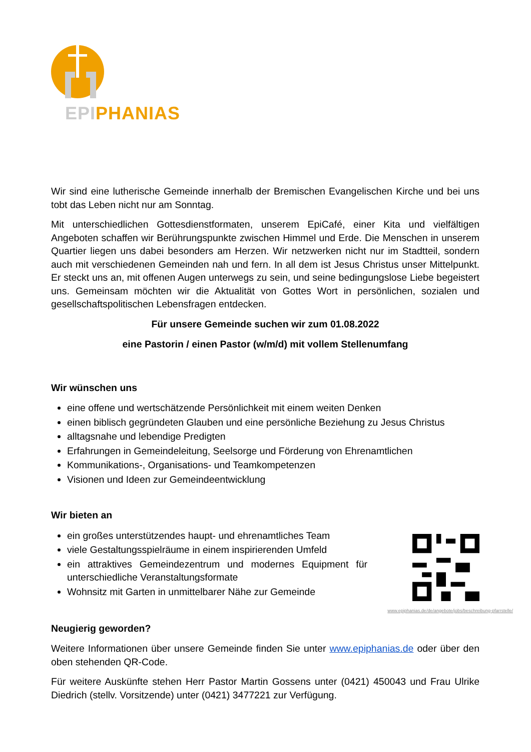EPI PHANIAS
Wir sind eine lutherische Gemeinde innerhalb der Bremischen Evangelischen Kirche und bei uns tobt das Leben nicht nur am Sonntag.
Mit unterschiedlichen Gottesdienstformaten, unserem EpiCafé, einer Kita und vielfältigen Angeboten schaffen wir Berührungspunkte zwischen Himmel und Erde. Die Menschen in unserem Quartier liegen uns dabei besonders am Herzen. Wir netzwerken nicht nur im Stadtteil, sondern auch mit verschiedenen Gemeinden nah und fern. In all dem ist Jesus Christus unser Mittelpunkt. Er steckt uns an, mit offenen Augen unterwegs zu sein, und seine bedingungslose Liebe begeistert uns. Gemeinsam möchten wir die Aktualität von Gottes Wort in persönlichen, sozialen und gesellschaftspolitischen Lebensfragen entdecken.
Für unsere Gemeinde suchen wir zum 01.08.2022
eine Pastorin / einen Pastor (w/m/d) mit vollem Stellenumfang
Wir wünschen uns
eine offene und wertschätzende Persönlichkeit mit einem weiten Denken
einen biblisch gegründeten Glauben und eine persönliche Beziehung zu Jesus Christus
alltagsnahe und lebendige Predigten
Erfahrungen in Gemeindeleitung, Seelsorge und Förderung von Ehrenamtlichen
Kommunikations-, Organisations- und Teamkompetenzen
Visionen und Ideen zur Gemeindeentwicklung
Wir bieten an
ein großes unterstützendes haupt- und ehrenamtliches Team
viele Gestaltungsspielräume in einem inspirierenden Umfeld
ein attraktives Gemeindezentrum und modernes Equipment für unterschiedliche Veranstaltungsformate
Wohnsitz mit Garten in unmittelbarer Nähe zur Gemeinde
www.epiphanias.de/de/angebote/jobs/beschreibung-pfarrstelle/
Neugierig geworden?
Weitere Informationen über unsere Gemeinde finden Sie unter www.epiphanias.de oder über den oben stehenden QR-Code.
Für weitere Auskünfte stehen Herr Pastor Martin Gossens unter (0421) 450043 und Frau Ulrike Diedrich (stellv. Vorsitzende) unter (0421) 3477221 zur Verfügung.